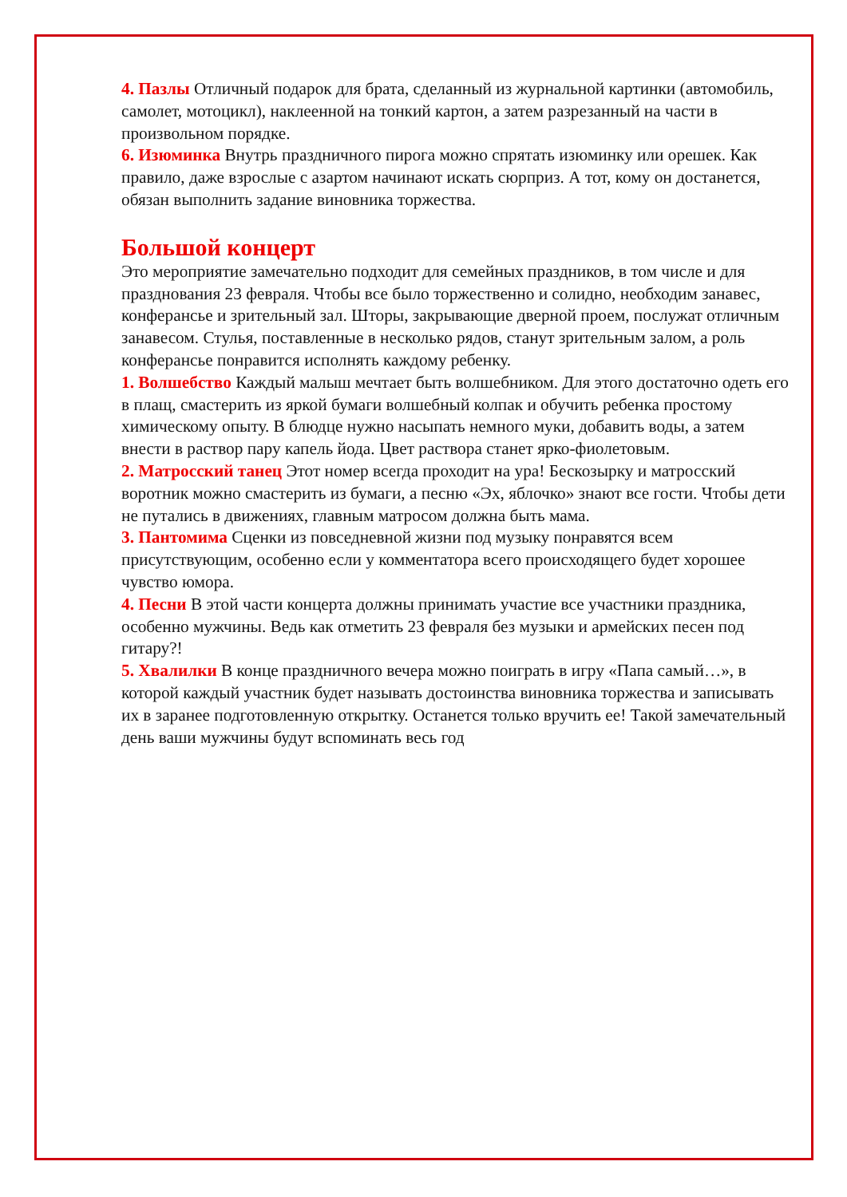4. Пазлы Отличный подарок для брата, сделанный из журнальной картинки (автомобиль, самолет, мотоцикл), наклеенной на тонкий картон, а затем разрезанный на части в произвольном порядке.
6. Изюминка Внутрь праздничного пирога можно спрятать изюминку или орешек. Как правило, даже взрослые с азартом начинают искать сюрприз. А тот, кому он достанется, обязан выполнить задание виновника торжества.
Большой концерт
Это мероприятие замечательно подходит для семейных праздников, в том числе и для празднования 23 февраля. Чтобы все было торжественно и солидно, необходим занавес, конферансье и зрительный зал. Шторы, закрывающие дверной проем, послужат отличным занавесом. Стулья, поставленные в несколько рядов, станут зрительным залом, а роль конферансье понравится исполнять каждому ребенку.
1. Волшебство Каждый малыш мечтает быть волшебником. Для этого достаточно одеть его в плащ, смастерить из яркой бумаги волшебный колпак и обучить ребенка простому химическому опыту. В блюдце нужно насыпать немного муки, добавить воды, а затем внести в раствор пару капель йода. Цвет раствора станет ярко-фиолетовым.
2. Матросский танец Этот номер всегда проходит на ура! Бескозырку и матросский воротник можно смастерить из бумаги, а песню «Эх, яблочко» знают все гости. Чтобы дети не путались в движениях, главным матросом должна быть мама.
3. Пантомима Сценки из повседневной жизни под музыку понравятся всем присутствующим, особенно если у комментатора всего происходящего будет хорошее чувство юмора.
4. Песни В этой части концерта должны принимать участие все участники праздника, особенно мужчины. Ведь как отметить 23 февраля без музыки и армейских песен под гитару?!
5. Хвалилки В конце праздничного вечера можно поиграть в игру «Папа самый…», в которой каждый участник будет называть достоинства виновника торжества и записывать их в заранее подготовленную открытку. Останется только вручить ее! Такой замечательный день ваши мужчины будут вспоминать весь год